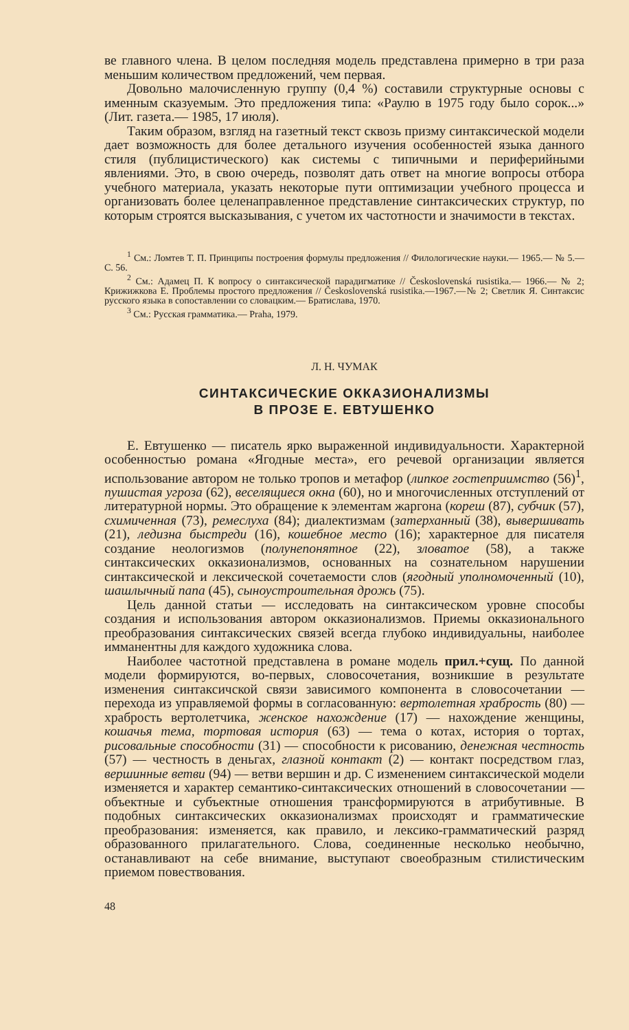ве главного члена. В целом последняя модель представлена примерно в три раза меньшим количеством предложений, чем первая.
Довольно малочисленную группу (0,4 %) составили структурные основы с именным сказуемым. Это предложения типа: «Раулю в 1975 году было сорок...» (Лит. газета.— 1985, 17 июля).
Таким образом, взгляд на газетный текст сквозь призму синтаксической модели дает возможность для более детального изучения особенностей языка данного стиля (публицистического) как системы с типичными и периферийными явлениями. Это, в свою очередь, позволят дать ответ на многие вопросы отбора учебного материала, указать некоторые пути оптимизации учебного процесса и организовать более целенаправленное представление синтаксических структур, по которым строятся высказывания, с учетом их частотности и значимости в текстах.
<sup>1</sup> См.: Ломтев Т. П. Принципы построения формулы предложения // Филологические науки.— 1965.— № 5.— С. 56.
<sup>2</sup> См.: Адамец П. К вопросу о синтаксической парадигматике // Československá rusistika.— 1966.— № 2; Крижижкова Е. Проблемы простого предложения // Československá rusistika.—1967.—№ 2; Светлик Я. Синтаксис русского языка в сопоставлении со словацким.— Братислава, 1970.
<sup>3</sup> См.: Русская грамматика.— Praha, 1979.
Л. Н. ЧУМАК
СИНТАКСИЧЕСКИЕ ОККАЗИОНАЛИЗМЫ
В ПРОЗЕ Е. ЕВТУШЕНКО
Е. Евтушенко — писатель ярко выраженной индивидуальности. Характерной особенностью романа «Ягодные места», его речевой организации является использование автором не только тропов и метафор (липкое гостеприимство (56)<sup>1</sup>, пушистая угроза (62), веселящиеся окна (60), но и многочисленных отступлений от литературной нормы. Это обращение к элементам жаргона (кореш (87), субчик (57), схимиченная (73), ремеслуха (84); диалектизмам (затерханный (38), вывершивать (21), ледизна быстреди (16), кошебное место (16); характерное для писателя создание неологизмов (полунепонятное (22), зловатое (58), а также синтаксических окказионализмов, основанных на сознательном нарушении синтаксической и лексической сочетаемости слов (ягодный уполномоченный (10), шашлычный папа (45), сыноустроительная дрожь (75).
Цель данной статьи — исследовать на синтаксическом уровне способы создания и использования автором окказионализмов. Приемы окказионального преобразования синтаксических связей всегда глубоко индивидуальны, наиболее имманентны для каждого художника слова.
Наиболее частотной представлена в романе модель прил.+сущ. По данной модели формируются, во-первых, словосочетания, возникшие в результате изменения синтаксичской связи зависимого компонента в словосочетании — перехода из управляемой формы в согласованную: вертолетная храбрость (80) — храбрость вертолетчика, женское нахождение (17) — нахождение женщины, кошачья тема, тортовая история (63) — тема о котах, история о тортах, рисовальные способности (31) — способности к рисованию, денежная честность (57) — честность в деньгах, глазной контакт (2) — контакт посредством глаз, вершинные ветви (94) — ветви вершин и др. С изменением синтаксической модели изменяется и характер семантико-синтаксических отношений в словосочетании — объектные и субъектные отношения трансформируются в атрибутивные. В подобных синтаксических окказионализмах происходят и грамматические преобразования: изменяется, как правило, и лексико-грамматический разряд образованного прилагательного. Слова, соединенные несколько необычно, останавливают на себе внимание, выступают своеобразным стилистическим приемом повествования.
48